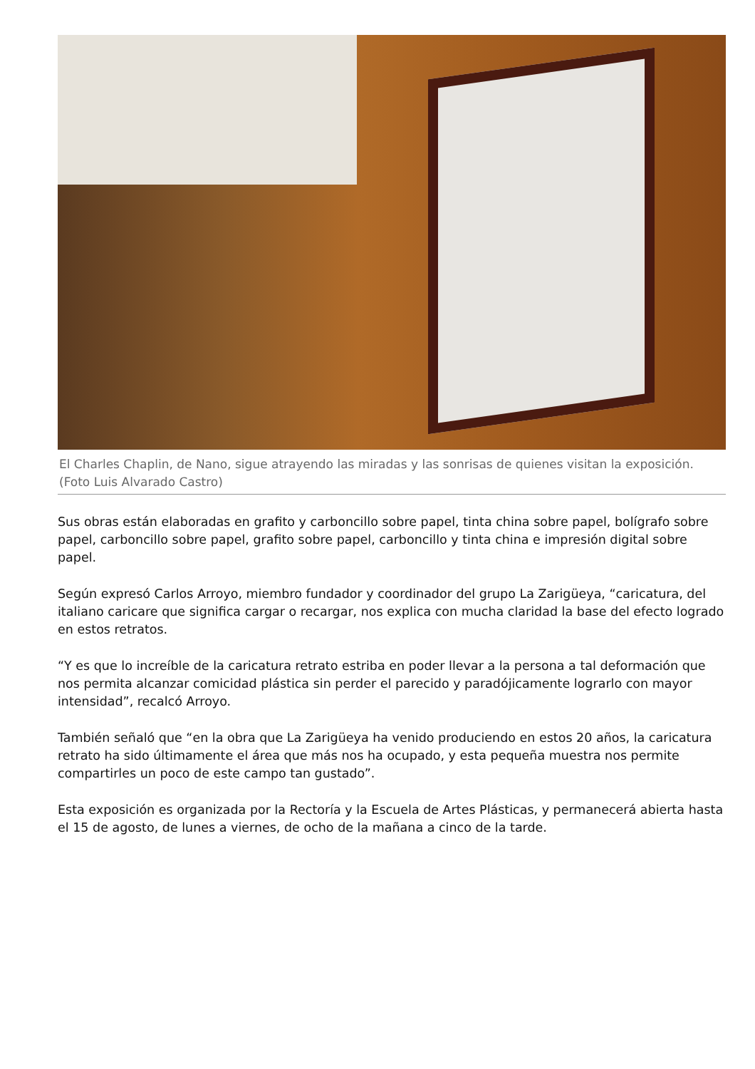El Charles Chaplin, de Nano, sigue atrayendo las miradas y las sonrisas de quienes visitan la exposición. (Foto Luis Alvarado Castro)
Sus obras están elaboradas en grafito y carboncillo sobre papel, tinta china sobre papel, bolígrafo sobre papel, carboncillo sobre papel, grafito sobre papel, carboncillo y tinta china e impresión digital sobre papel.
Según expresó Carlos Arroyo, miembro fundador y coordinador del grupo La Zarigüeya, “caricatura, del italiano caricare que significa cargar o recargar, nos explica con mucha claridad la base del efecto logrado en estos retratos.
“Y es que lo increíble de la caricatura retrato estriba en poder llevar a la persona a tal deformación que nos permita alcanzar comicidad plástica sin perder el parecido y paradójicamente lograrlo con mayor intensidad”, recalcó Arroyo.
También señaló que “en la obra que La Zarigüeya ha venido produciendo en estos 20 años, la caricatura retrato ha sido últimamente el área que más nos ha ocupado, y esta pequeña muestra nos permite compartirles un poco de este campo tan gustado”.
Esta exposición es organizada por la Rectoría y la Escuela de Artes Plásticas, y permanecerá abierta hasta el 15 de agosto, de lunes a viernes, de ocho de la mañana a cinco de la tarde.